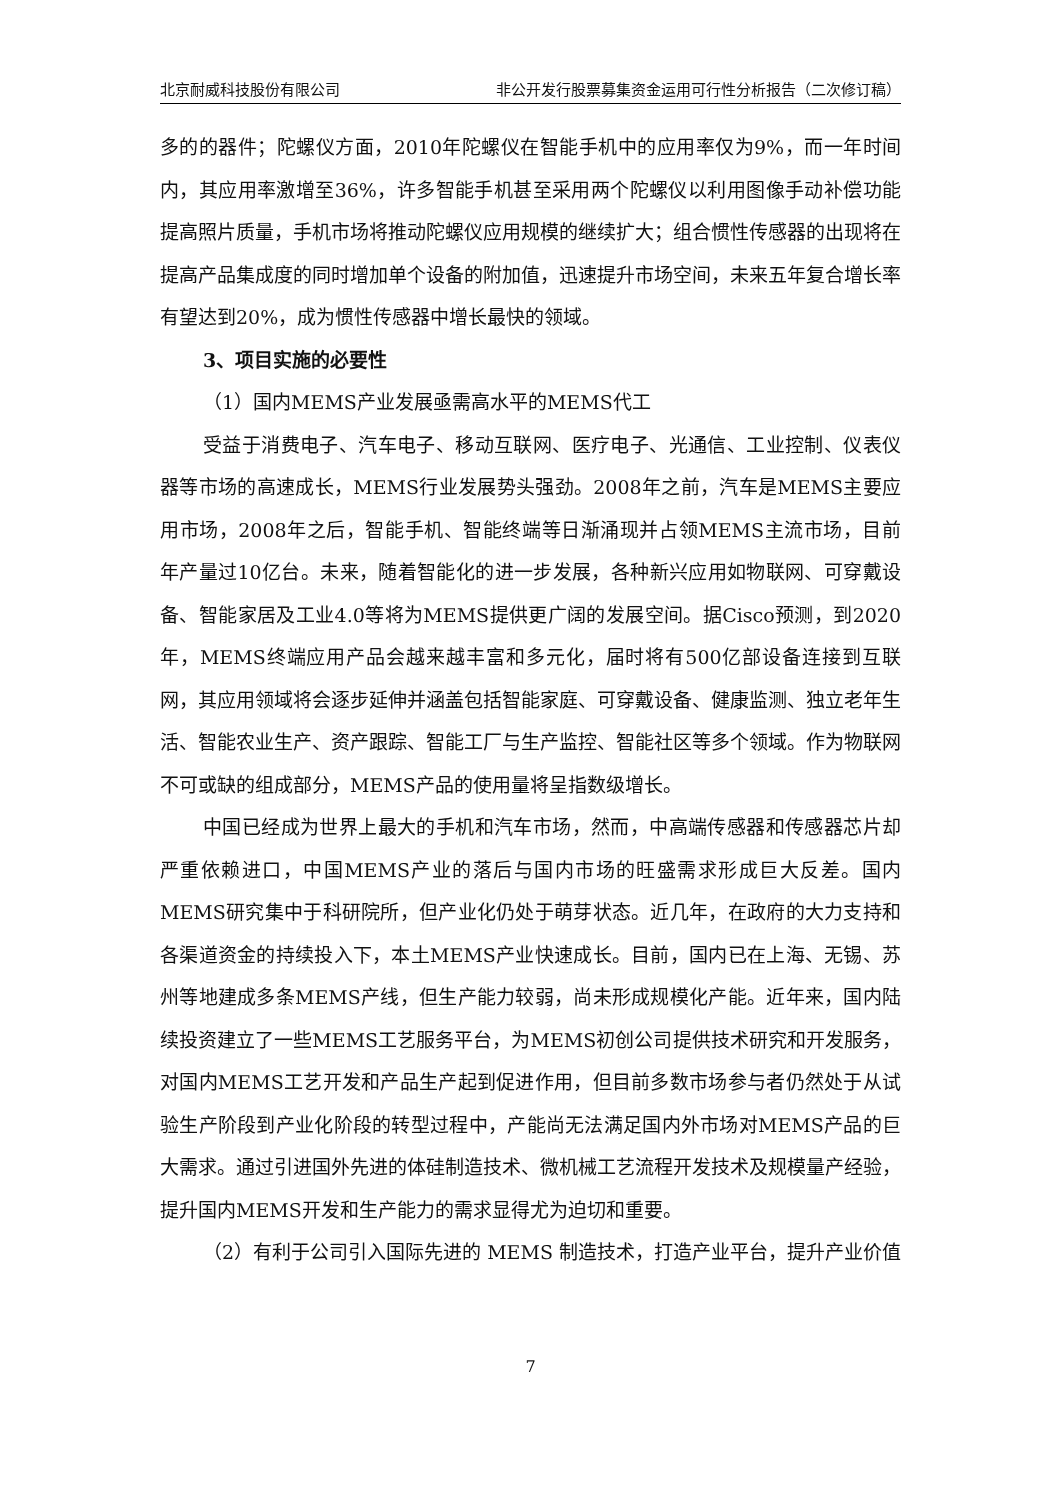北京耐威科技股份有限公司 非公开发行股票募集资金运用可行性分析报告（二次修订稿）
多的的器件；陀螺仪方面，2010年陀螺仪在智能手机中的应用率仅为9%，而一年时间内，其应用率激增至36%，许多智能手机甚至采用两个陀螺仪以利用图像手动补偿功能提高照片质量，手机市场将推动陀螺仪应用规模的继续扩大；组合惯性传感器的出现将在提高产品集成度的同时增加单个设备的附加值，迅速提升市场空间，未来五年复合增长率有望达到20%，成为惯性传感器中增长最快的领域。
3、项目实施的必要性
（1）国内MEMS产业发展亟需高水平的MEMS代工
受益于消费电子、汽车电子、移动互联网、医疗电子、光通信、工业控制、仪表仪器等市场的高速成长，MEMS行业发展势头强劲。2008年之前，汽车是MEMS主要应用市场，2008年之后，智能手机、智能终端等日渐涌现并占领MEMS主流市场，目前年产量过10亿台。未来，随着智能化的进一步发展，各种新兴应用如物联网、可穿戴设备、智能家居及工业4.0等将为MEMS提供更广阔的发展空间。据Cisco预测，到2020年，MEMS终端应用产品会越来越丰富和多元化，届时将有500亿部设备连接到互联网，其应用领域将会逐步延伸并涵盖包括智能家庭、可穿戴设备、健康监测、独立老年生活、智能农业生产、资产跟踪、智能工厂与生产监控、智能社区等多个领域。作为物联网不可或缺的组成部分，MEMS产品的使用量将呈指数级增长。
中国已经成为世界上最大的手机和汽车市场，然而，中高端传感器和传感器芯片却严重依赖进口，中国MEMS产业的落后与国内市场的旺盛需求形成巨大反差。国内MEMS研究集中于科研院所，但产业化仍处于萌芽状态。近几年，在政府的大力支持和各渠道资金的持续投入下，本土MEMS产业快速成长。目前，国内已在上海、无锡、苏州等地建成多条MEMS产线，但生产能力较弱，尚未形成规模化产能。近年来，国内陆续投资建立了一些MEMS工艺服务平台，为MEMS初创公司提供技术研究和开发服务，对国内MEMS工艺开发和产品生产起到促进作用，但目前多数市场参与者仍然处于从试验生产阶段到产业化阶段的转型过程中，产能尚无法满足国内外市场对MEMS产品的巨大需求。通过引进国外先进的体硅制造技术、微机械工艺流程开发技术及规模量产经验，提升国内MEMS开发和生产能力的需求显得尤为迫切和重要。
（2）有利于公司引入国际先进的 MEMS 制造技术，打造产业平台，提升产业价值
7